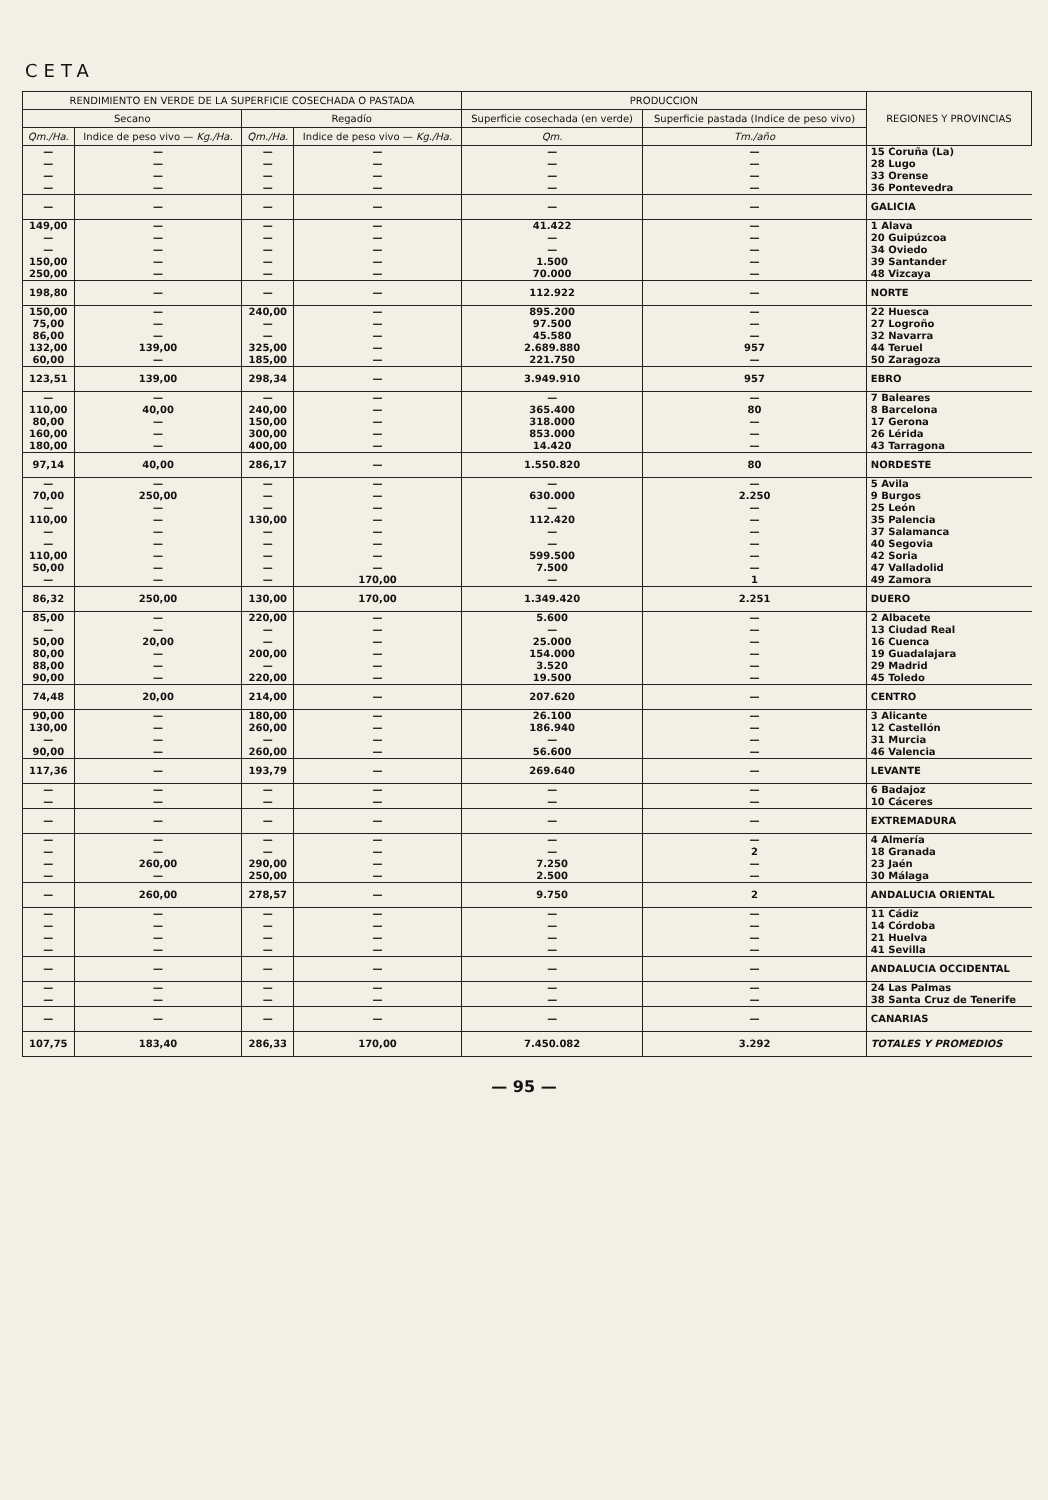CETA
| RENDIMIENTO EN VERDE DE LA SUPERFICIE COSECHADA O PASTADA | | | | PRODUCCION | | REGIONES Y PROVINCIAS |
| --- | --- | --- | --- | --- | --- | --- |
| Secano | | Regadío | | Superficie cosechada (en verde) | Superficie pastada (Indice de peso vivo) | |
| Qm./Ha. | Indice de peso vivo — Kg./Ha. | Qm./Ha. | Indice de peso vivo — Kg./Ha. | Qm. | Tm./año | |
| — — — — | — — — — | — — — — | — — — — | — — — — | — — — — | 15 Coruña (La) 28 Lugo 33 Orense 36 Pontevedra |
| — | — | — | — | — | — | GALICIA |
| 149,00 — — 150,00 250,00 | — — — — — | — — — — — | — — — — — | 41.422 — — 1.500 70.000 | — — — — — | 1 Alava 20 Guipúzcoa 34 Oviedo 39 Santander 48 Vizcaya |
| 198,80 | — | — | — | 112.922 | — | NORTE |
| 150,00 75,00 86,00 132,00 60,00 | — — — 139,00 — | 240,00 — — 325,00 185,00 | — — — — — | 895.200 97.500 45.580 2.689.880 221.750 | — — — 957 — | 22 Huesca 27 Logroño 32 Navarra 44 Teruel 50 Zaragoza |
| 123,51 | 139,00 | 298,34 | — | 3.949.910 | 957 | EBRO |
| — 110,00 80,00 160,00 180,00 | — 40,00 — — — | — 240,00 150,00 300,00 400,00 | — — — — — | — 365.400 318.000 853.000 14.420 | — 80 — — — | 7 Baleares 8 Barcelona 17 Gerona 26 Lérida 43 Tarragona |
| 97,14 | 40,00 | 286,17 | — | 1.550.820 | 80 | NORDESTE |
| — 70,00 — 110,00 — — 110,00 50,00 — | — 250,00 — — — — — — — | — — — 130,00 — — — — — | — — — — — — — — 170,00 | — 630.000 — 112.420 — — 599.500 7.500 — | — 2.250 — — — — — — 1 | 5 Avila 9 Burgos 25 León 35 Palencia 37 Salamanca 40 Segovia 42 Soria 47 Valladolid 49 Zamora |
| 86,32 | 250,00 | 130,00 | 170,00 | 1.349.420 | 2.251 | DUERO |
| 85,00 — 50,00 80,00 88,00 90,00 | — — 20,00 — — — | 220,00 — — 200,00 — 220,00 | — — — — — — | 5.600 — 25.000 154.000 3.520 19.500 | — — — — — — | 2 Albacete 13 Ciudad Real 16 Cuenca 19 Guadalajara 29 Madrid 45 Toledo |
| 74,48 | 20,00 | 214,00 | — | 207.620 | — | CENTRO |
| 90,00 130,00 — 90,00 | — — — — | 180,00 260,00 — 260,00 | — — — — | 26.100 186.940 — 56.600 | — — — — | 3 Alicante 12 Castellón 31 Murcia 46 Valencia |
| 117,36 | — | 193,79 | — | 269.640 | — | LEVANTE |
| — — | — — | — — | — — | — — | — — | 6 Badajoz 10 Cáceres |
| — | — | — | — | — | — | EXTREMADURA |
| — — — — | — — 260,00 — | — — 290,00 250,00 | — — — — | — — 7.250 2.500 | — 2 — — | 4 Almería 18 Granada 23 Jaén 30 Málaga |
| — | 260,00 | 278,57 | — | 9.750 | 2 | ANDALUCIA ORIENTAL |
| — — — — | — — — — | — — — — | — — — — | — — — — | — — — — | 11 Cádiz 14 Córdoba 21 Huelva 41 Sevilla |
| — | — | — | — | — | — | ANDALUCIA OCCIDENTAL |
| — — | — — | — — | — — | — — | — — | 24 Las Palmas 38 Santa Cruz de Tenerife |
| — | — | — | — | — | — | CANARIAS |
| 107,75 | 183,40 | 286,33 | 170,00 | 7.450.082 | 3.292 | TOTALES Y PROMEDIOS |
— 95 —